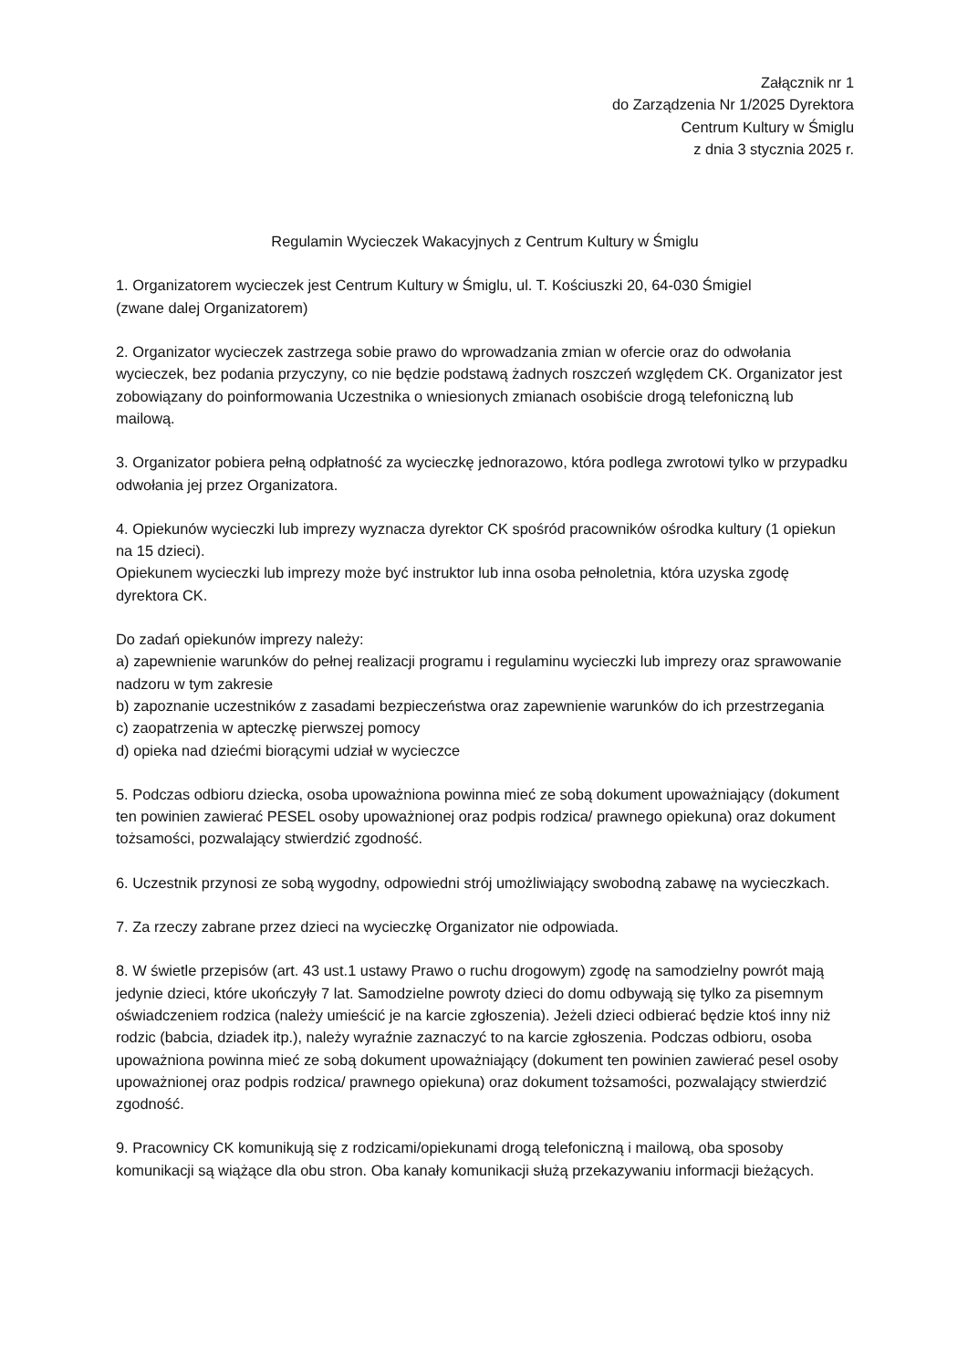Załącznik nr 1
do Zarządzenia Nr 1/2025 Dyrektora
Centrum Kultury w Śmiglu
z dnia 3 stycznia 2025 r.
Regulamin Wycieczek Wakacyjnych z Centrum Kultury w Śmiglu
1. Organizatorem wycieczek jest Centrum Kultury w Śmiglu, ul. T. Kościuszki 20, 64-030 Śmigiel
(zwane dalej Organizatorem)
2. Organizator wycieczek zastrzega sobie prawo do wprowadzania zmian w ofercie oraz do odwołania wycieczek, bez podania przyczyny, co nie będzie podstawą żadnych roszczeń względem CK. Organizator jest zobowiązany do poinformowania Uczestnika o wniesionych zmianach osobiście drogą telefoniczną lub mailową.
3. Organizator pobiera pełną odpłatność za wycieczkę jednorazowo, która podlega zwrotowi tylko w przypadku odwołania jej przez Organizatora.
4. Opiekunów wycieczki lub imprezy wyznacza dyrektor CK spośród pracowników ośrodka kultury (1 opiekun na 15 dzieci).
Opiekunem wycieczki lub imprezy może być instruktor lub inna osoba pełnoletnia, która uzyska zgodę dyrektora CK.
Do zadań opiekunów imprezy należy:
a) zapewnienie warunków do pełnej realizacji programu i regulaminu wycieczki lub imprezy oraz sprawowanie nadzoru w tym zakresie
b) zapoznanie uczestników z zasadami bezpieczeństwa oraz zapewnienie warunków do ich przestrzegania
c) zaopatrzenia w apteczkę pierwszej pomocy
d) opieka nad dziećmi biorącymi udział w wycieczce
5. Podczas odbioru dziecka, osoba upoważniona powinna mieć ze sobą dokument upoważniający (dokument ten powinien zawierać PESEL osoby upoważnionej oraz podpis rodzica/ prawnego opiekuna) oraz dokument tożsamości, pozwalający stwierdzić zgodność.
6. Uczestnik przynosi ze sobą wygodny, odpowiedni strój umożliwiający swobodną zabawę na wycieczkach.
7. Za rzeczy zabrane przez dzieci na wycieczkę Organizator nie odpowiada.
8. W świetle przepisów (art. 43 ust.1 ustawy Prawo o ruchu drogowym) zgodę na samodzielny powrót mają jedynie dzieci, które ukończyły 7 lat. Samodzielne powroty dzieci do domu odbywają się tylko za pisemnym oświadczeniem rodzica (należy umieścić je na karcie zgłoszenia). Jeżeli dzieci odbierać będzie ktoś inny niż rodzic (babcia, dziadek itp.), należy wyraźnie zaznaczyć to na karcie zgłoszenia. Podczas odbioru, osoba upoważniona powinna mieć ze sobą dokument upoważniający (dokument ten powinien zawierać pesel osoby upoważnionej oraz podpis rodzica/ prawnego opiekuna) oraz dokument tożsamości, pozwalający stwierdzić zgodność.
9. Pracownicy CK komunikują się z rodzicami/opiekunami drogą telefoniczną i mailową, oba sposoby komunikacji są wiążące dla obu stron. Oba kanały komunikacji służą przekazywaniu informacji bieżących.